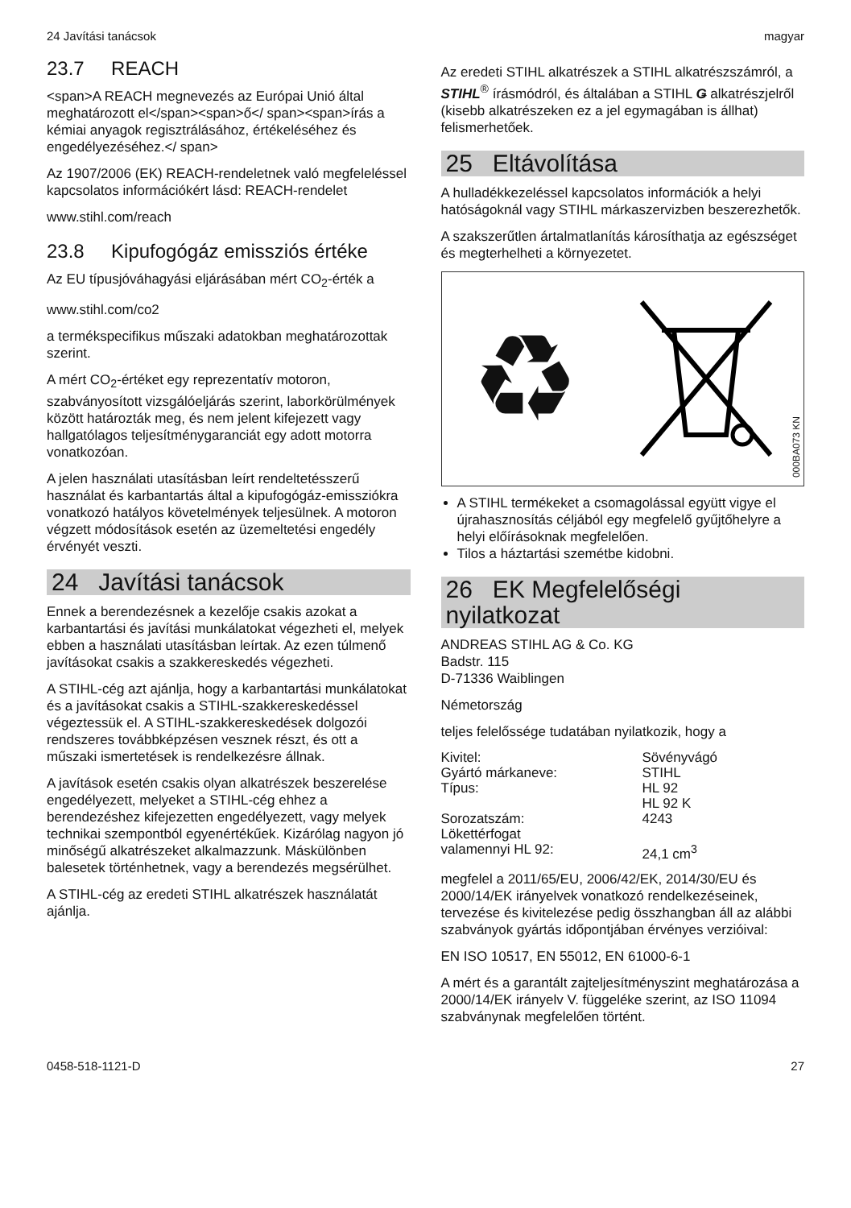24 Javítási tanácsok magyar
23.7 REACH
<span>A REACH megnevezés az Európai Unió által meghatározott el</span><span>ő</ span><span>írás a kémiai anyagok regisztrálásához, értékeléséhez és engedélyezéséhez.</ span>
Az 1907/2006 (EK) REACH-rendeletnek való megfeleléssel kapcsolatos információkért lásd: REACH-rendelet
www.stihl.com/reach
23.8 Kipufogógáz emissziós értéke
Az EU típusjóváhagyási eljárásában mért CO<sub>2</sub>-érték a
www.stihl.com/co2
a termékspecifikus műszaki adatokban meghatározottak szerint.
A mért CO<sub>2</sub>-értéket egy reprezentatív motoron, szabványosított vizsgálóeljárás szerint, laborkörülmények között határozták meg, és nem jelent kifejezett vagy hallgatólagos teljesítménygaranciát egy adott motorra vonatkozóan.
A jelen használati utasításban leírt rendeltetésszerű használat és karbantartás által a kipufogógáz-emissziókra vonatkozó hatályos követelmények teljesülnek. A motoron végzett módosítások esetén az üzemeltetési engedély érvényét veszti.
24 Javítási tanácsok
Ennek a berendezésnek a kezelője csakis azokat a karbantartási és javítási munkálatokat végezheti el, melyek ebben a használati utasításban leírtak. Az ezen túlmenő javításokat csakis a szakkereskedés végezheti.
A STIHL-cég azt ajánlja, hogy a karbantartási munkálatokat és a javításokat csakis a STIHL-szakkereskedéssel végeztessük el. A STIHL-szakkereskedések dolgozói rendszeres továbbképzésen vesznek részt, és ott a műszaki ismertetések is rendelkezésre állnak.
A javítások esetén csakis olyan alkatrészek beszerelése engedélyezett, melyeket a STIHL-cég ehhez a berendezéshez kifejezetten engedélyezett, vagy melyek technikai szempontból egyenértékűek. Kizárólag nagyon jó minőségű alkatrészeket alkalmazzunk. Máskülönben balesetek történhetnek, vagy a berendezés megsérülhet.
A STIHL-cég az eredeti STIHL alkatrészek használatát ajánlja.
Az eredeti STIHL alkatrészek a STIHL alkatrészszámról, a STIHL<sup>®</sup> írásmódról, és általában a STIHL Ǥ alkatrészjelről (kisebb alkatrészeken ez a jel egymagában is állhat) felismerhetőek.
25 Eltávolítása
A hulladékkezeléssel kapcsolatos információk a helyi hatóságoknál vagy STIHL márkaszervizben beszerezhetők.
A szakszerűtlen ártalmatlanítás károsíthatja az egészséget és megterhelheti a környezetet.
♻
000BA073 KN
A STIHL termékeket a csomagolással együtt vigye el újrahasznosítás céljából egy megfelelő gyűjtőhelyre a helyi előírásoknak megfelelően.
Tilos a háztartási szemétbe kidobni.
26 EK Megfelelőségi nyilatkozat
ANDREAS STIHL AG & Co. KG
Badstr. 115
D-71336 Waiblingen
Németország
teljes felelőssége tudatában nyilatkozik, hogy a
| Kivitel: | Sövényvágó |
| Gyártó márkaneve: | STIHL |
| Típus: | HL 92 HL 92 K |
| Sorozatszám: | 4243 |
| Lökettérfogat valamennyi HL 92: | 24,1 cm<sup>3</sup> |
megfelel a 2011/65/EU, 2006/42/EK, 2014/30/EU és 2000/14/EK irányelvek vonatkozó rendelkezéseinek, tervezése és kivitelezése pedig összhangban áll az alábbi szabványok gyártás időpontjában érvényes verzióival:
EN ISO 10517, EN 55012, EN 61000-6-1
A mért és a garantált zajteljesítményszint meghatározása a 2000/14/EK irányelv V. függeléke szerint, az ISO 11094 szabványnak megfelelően történt.
0458-518-1121-D 27